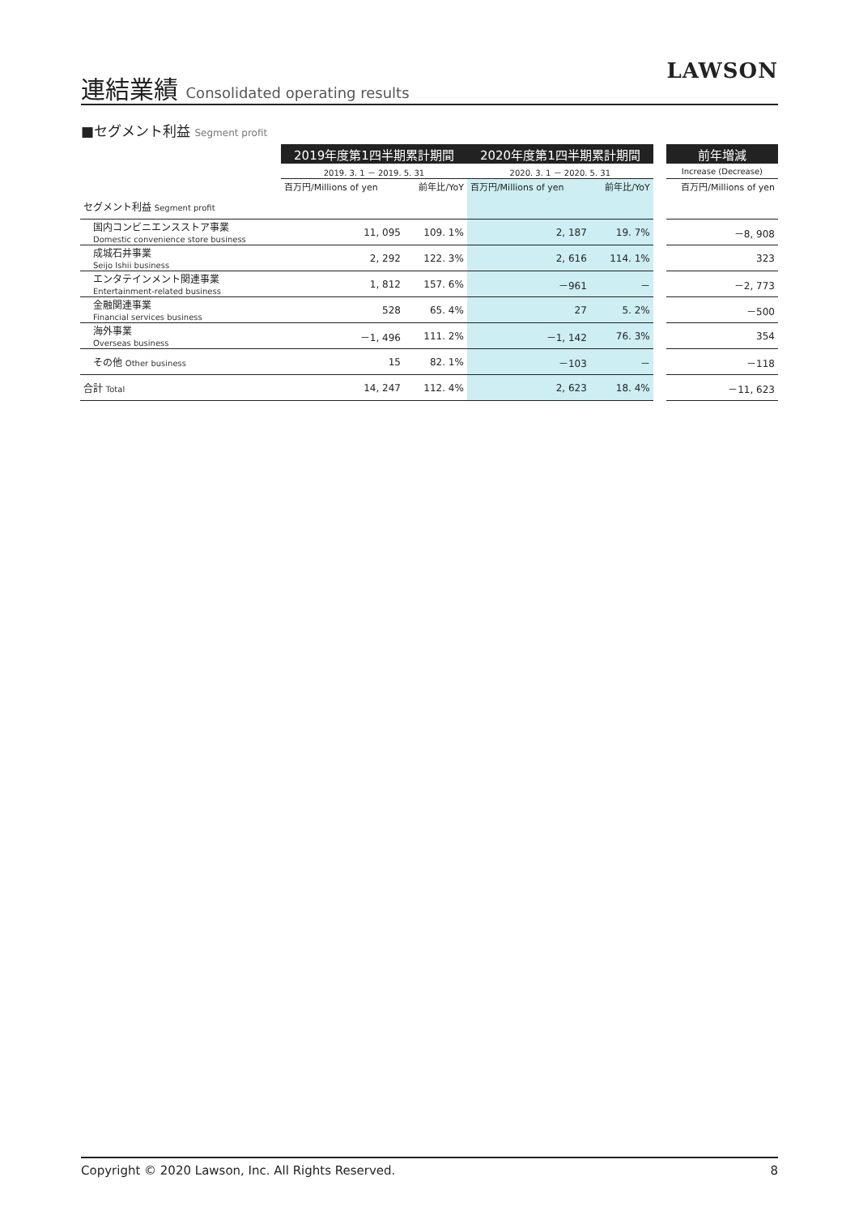連結業績 Consolidated operating results
LAWSON
■セグメント利益 Segment profit
| | 2019年度第1四半期累計期間 | | 2020年度第1四半期累計期間 | | | 前年増減 |
| --- | --- | --- | --- | --- | --- | --- |
| | 2019. 3. 1 － 2019. 5. 31 | | 2020. 3. 1 － 2020. 5. 31 | | | Increase (Decrease) |
| | 百万円/Millions of yen | 前年比/YoY | 百万円/Millions of yen | 前年比/YoY | | 百万円/Millions of yen |
| セグメント利益 Segment profit | | | | | | |
| 国内コンビニエンスストア事業 Domestic convenience store business | 11, 095 | 109. 1% | 2, 187 | 19. 7% | | －8, 908 |
| 成城石井事業 Seijo Ishii business | 2, 292 | 122. 3% | 2, 616 | 114. 1% | | 323 |
| エンタテインメント関連事業 Entertainment-related business | 1, 812 | 157. 6% | －961 | － | | －2, 773 |
| 金融関連事業 Financial services business | 528 | 65. 4% | 27 | 5. 2% | | －500 |
| 海外事業 Overseas business | －1, 496 | 111. 2% | －1, 142 | 76. 3% | | 354 |
| その他 Other business | 15 | 82. 1% | －103 | － | | －118 |
| 合計 Total | 14, 247 | 112. 4% | 2, 623 | 18. 4% | | －11, 623 |
Copyright © 2020 Lawson, Inc. All Rights Reserved. 8